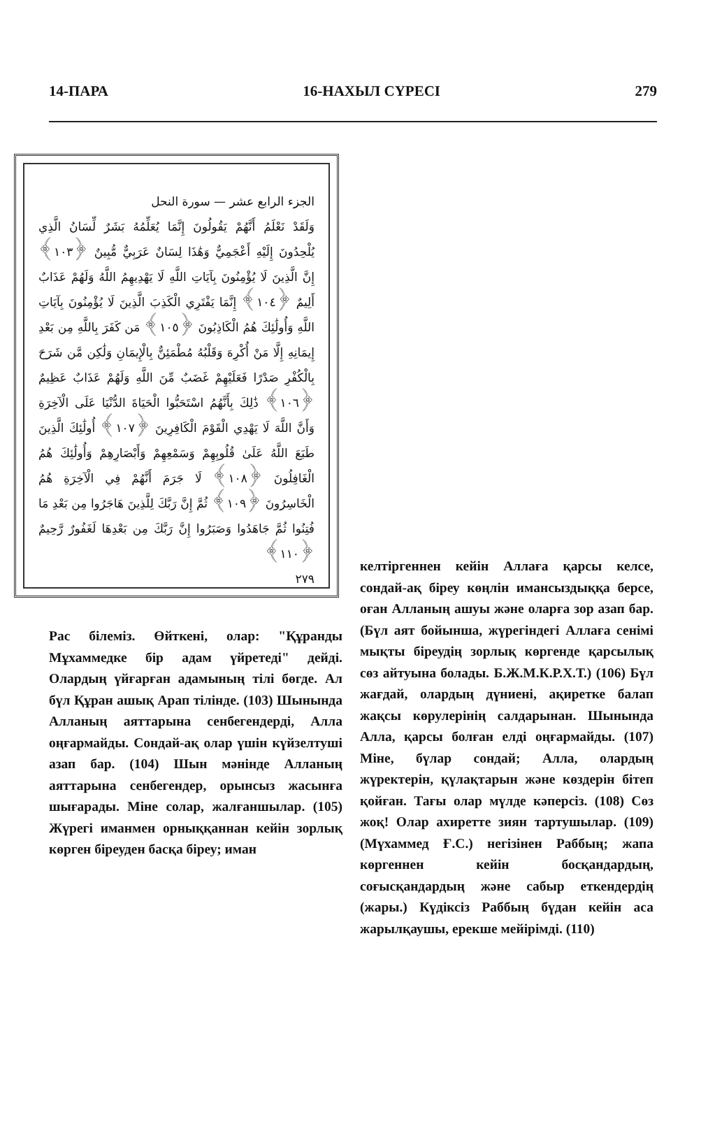14-ПАРА 16-НАХЫЛ СҮРЕСІ 279
الجزء الرابع عشر — سورة النحل
وَلَقَدْ نَعْلَمُ أَنَّهُمْ يَقُولُونَ إِنَّمَا يُعَلِّمُهُ بَشَرٌ لِّسَانُ الَّذِي يُلْحِدُونَ إِلَيْهِ أَعْجَمِيٌّ وَهَٰذَا لِسَانٌ عَرَبِيٌّ مُّبِينٌ ﴿١٠٣﴾ إِنَّ الَّذِينَ لَا يُؤْمِنُونَ بِآيَاتِ اللَّهِ لَا يَهْدِيهِمُ اللَّهُ وَلَهُمْ عَذَابٌ أَلِيمٌ ﴿١٠٤﴾ إِنَّمَا يَفْتَرِي الْكَذِبَ الَّذِينَ لَا يُؤْمِنُونَ بِآيَاتِ اللَّهِ وَأُولَٰئِكَ هُمُ الْكَاذِبُونَ ﴿١٠٥﴾ مَن كَفَرَ بِاللَّهِ مِن بَعْدِ إِيمَانِهِ إِلَّا مَنْ أُكْرِهَ وَقَلْبُهُ مُطْمَئِنٌّ بِالْإِيمَانِ وَلَٰكِن مَّن شَرَحَ بِالْكُفْرِ صَدْرًا فَعَلَيْهِمْ غَضَبٌ مِّنَ اللَّهِ وَلَهُمْ عَذَابٌ عَظِيمٌ ﴿١٠٦﴾ ذَٰلِكَ بِأَنَّهُمُ اسْتَحَبُّوا الْحَيَاةَ الدُّنْيَا عَلَى الْآخِرَةِ وَأَنَّ اللَّهَ لَا يَهْدِي الْقَوْمَ الْكَافِرِينَ ﴿١٠٧﴾ أُولَٰئِكَ الَّذِينَ طَبَعَ اللَّهُ عَلَىٰ قُلُوبِهِمْ وَسَمْعِهِمْ وَأَبْصَارِهِمْ وَأُولَٰئِكَ هُمُ الْغَافِلُونَ ﴿١٠٨﴾ لَا جَرَمَ أَنَّهُمْ فِي الْآخِرَةِ هُمُ الْخَاسِرُونَ ﴿١٠٩﴾ ثُمَّ إِنَّ رَبَّكَ لِلَّذِينَ هَاجَرُوا مِن بَعْدِ مَا فُتِنُوا ثُمَّ جَاهَدُوا وَصَبَرُوا إِنَّ رَبَّكَ مِن بَعْدِهَا لَغَفُورٌ رَّحِيمٌ ﴿١١٠﴾
٢٧٩
Рас білеміз. Өйткені, олар: "Құранды Мұхаммедке бір адам үйретеді" дейді. Олардың үйғарған адамының тілі бөгде. Ал бүл Құран ашық Арап тілінде. (103) Шынында Алланың аяттарына сенбегендерді, Алла оңғармайды. Сондай-ақ олар үшін күйзелтуші азап бар. (104) Шын мәнінде Алланың аяттарына сенбегендер, орынсыз жасынға шығарады. Міне солар, жалғаншылар. (105) Жүрегі иманмен орныққаннан кейін зорлық көрген біреуден басқа біреу; иман
келтіргеннен кейін Аллаға қарсы келсе, сондай-ақ біреу көңлін имансыздыққа берсе, оған Алланың ашуы және оларға зор азап бар. (Бүл аят бойынша, жүрегіндегі Аллаға сенімі мықты біреудің зорлық көргенде қарсылық сөз айтуына болады. Б.Ж.М.К.Р.Х.Т.) (106) Бүл жағдай, олардың дүниені, ақиретке балап жақсы көрулерінің салдарынан. Шынында Алла, қарсы болған елді оңғармайды. (107) Міне, бүлар сондай; Алла, олардың жүректерін, қүлақтарын және көздерін бітеп қойған. Тағы олар мүлде кәперсіз. (108) Сөз жоқ! Олар ахиретте зиян тартушылар. (109) (Мүхаммед Ғ.С.) негізінен Раббың; жапа көргеннен кейін босқандардың, соғысқандардың және сабыр еткендердің (жары.) Күдіксіз Раббың бүдан кейін аса жарылқаушы, ерекше мейірімді. (110)